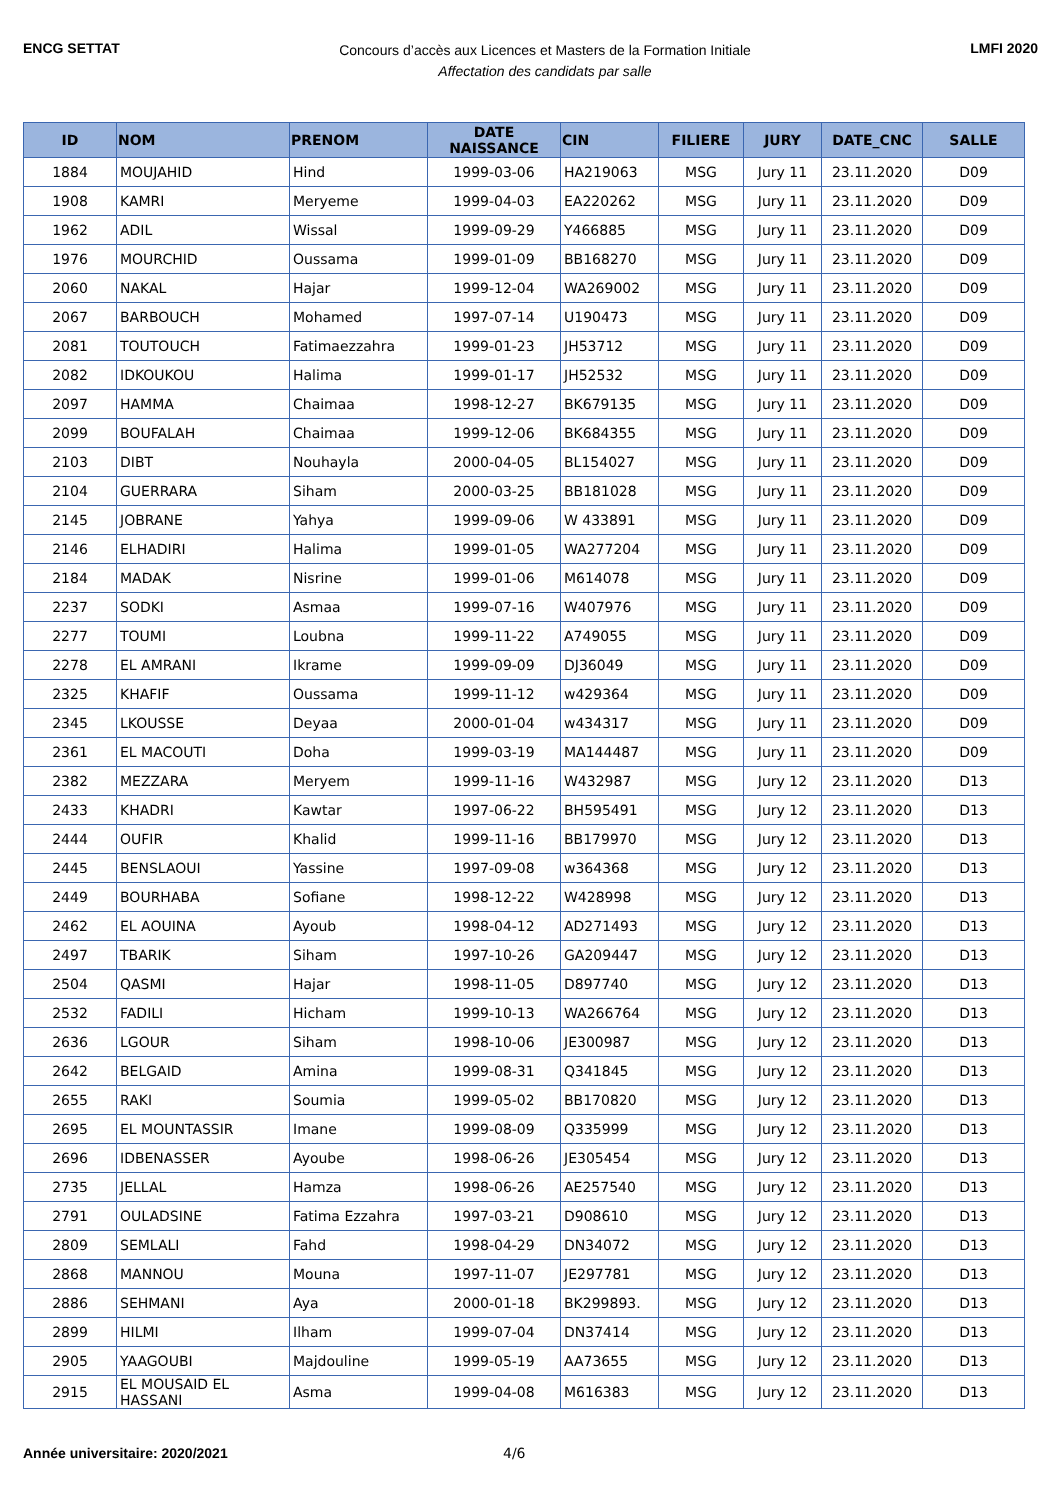ENCG SETTAT
Concours d’accès aux Licences et Masters de la Formation Initiale
Affectation des candidats par salle
LMFI 2020
| ID | NOM | PRENOM | DATE NAISSANCE | CIN | FILIERE | JURY | DATE_CNC | SALLE |
| --- | --- | --- | --- | --- | --- | --- | --- | --- |
| 1884 | MOUJAHID | Hind | 1999-03-06 | HA219063 | MSG | Jury 11 | 23.11.2020 | D09 |
| 1908 | KAMRI | Meryeme | 1999-04-03 | EA220262 | MSG | Jury 11 | 23.11.2020 | D09 |
| 1962 | ADIL | Wissal | 1999-09-29 | Y466885 | MSG | Jury 11 | 23.11.2020 | D09 |
| 1976 | MOURCHID | Oussama | 1999-01-09 | BB168270 | MSG | Jury 11 | 23.11.2020 | D09 |
| 2060 | NAKAL | Hajar | 1999-12-04 | WA269002 | MSG | Jury 11 | 23.11.2020 | D09 |
| 2067 | BARBOUCH | Mohamed | 1997-07-14 | U190473 | MSG | Jury 11 | 23.11.2020 | D09 |
| 2081 | TOUTOUCH | Fatimaezzahra | 1999-01-23 | JH53712 | MSG | Jury 11 | 23.11.2020 | D09 |
| 2082 | IDKOUKOU | Halima | 1999-01-17 | JH52532 | MSG | Jury 11 | 23.11.2020 | D09 |
| 2097 | HAMMA | Chaimaa | 1998-12-27 | BK679135 | MSG | Jury 11 | 23.11.2020 | D09 |
| 2099 | BOUFALAH | Chaimaa | 1999-12-06 | BK684355 | MSG | Jury 11 | 23.11.2020 | D09 |
| 2103 | DIBT | Nouhayla | 2000-04-05 | BL154027 | MSG | Jury 11 | 23.11.2020 | D09 |
| 2104 | GUERRARA | Siham | 2000-03-25 | BB181028 | MSG | Jury 11 | 23.11.2020 | D09 |
| 2145 | JOBRANE | Yahya | 1999-09-06 | W 433891 | MSG | Jury 11 | 23.11.2020 | D09 |
| 2146 | ELHADIRI | Halima | 1999-01-05 | WA277204 | MSG | Jury 11 | 23.11.2020 | D09 |
| 2184 | MADAK | Nisrine | 1999-01-06 | M614078 | MSG | Jury 11 | 23.11.2020 | D09 |
| 2237 | SODKI | Asmaa | 1999-07-16 | W407976 | MSG | Jury 11 | 23.11.2020 | D09 |
| 2277 | TOUMI | Loubna | 1999-11-22 | A749055 | MSG | Jury 11 | 23.11.2020 | D09 |
| 2278 | EL AMRANI | Ikrame | 1999-09-09 | DJ36049 | MSG | Jury 11 | 23.11.2020 | D09 |
| 2325 | KHAFIF | Oussama | 1999-11-12 | w429364 | MSG | Jury 11 | 23.11.2020 | D09 |
| 2345 | LKOUSSE | Deyaa | 2000-01-04 | w434317 | MSG | Jury 11 | 23.11.2020 | D09 |
| 2361 | EL MACOUTI | Doha | 1999-03-19 | MA144487 | MSG | Jury 11 | 23.11.2020 | D09 |
| 2382 | MEZZARA | Meryem | 1999-11-16 | W432987 | MSG | Jury 12 | 23.11.2020 | D13 |
| 2433 | KHADRI | Kawtar | 1997-06-22 | BH595491 | MSG | Jury 12 | 23.11.2020 | D13 |
| 2444 | OUFIR | Khalid | 1999-11-16 | BB179970 | MSG | Jury 12 | 23.11.2020 | D13 |
| 2445 | BENSLAOUI | Yassine | 1997-09-08 | w364368 | MSG | Jury 12 | 23.11.2020 | D13 |
| 2449 | BOURHABA | Sofiane | 1998-12-22 | W428998 | MSG | Jury 12 | 23.11.2020 | D13 |
| 2462 | EL AOUINA | Ayoub | 1998-04-12 | AD271493 | MSG | Jury 12 | 23.11.2020 | D13 |
| 2497 | TBARIK | Siham | 1997-10-26 | GA209447 | MSG | Jury 12 | 23.11.2020 | D13 |
| 2504 | QASMI | Hajar | 1998-11-05 | D897740 | MSG | Jury 12 | 23.11.2020 | D13 |
| 2532 | FADILI | Hicham | 1999-10-13 | WA266764 | MSG | Jury 12 | 23.11.2020 | D13 |
| 2636 | LGOUR | Siham | 1998-10-06 | JE300987 | MSG | Jury 12 | 23.11.2020 | D13 |
| 2642 | BELGAID | Amina | 1999-08-31 | Q341845 | MSG | Jury 12 | 23.11.2020 | D13 |
| 2655 | RAKI | Soumia | 1999-05-02 | BB170820 | MSG | Jury 12 | 23.11.2020 | D13 |
| 2695 | EL MOUNTASSIR | Imane | 1999-08-09 | Q335999 | MSG | Jury 12 | 23.11.2020 | D13 |
| 2696 | IDBENASSER | Ayoube | 1998-06-26 | JE305454 | MSG | Jury 12 | 23.11.2020 | D13 |
| 2735 | JELLAL | Hamza | 1998-06-26 | AE257540 | MSG | Jury 12 | 23.11.2020 | D13 |
| 2791 | OULADSINE | Fatima Ezzahra | 1997-03-21 | D908610 | MSG | Jury 12 | 23.11.2020 | D13 |
| 2809 | SEMLALI | Fahd | 1998-04-29 | DN34072 | MSG | Jury 12 | 23.11.2020 | D13 |
| 2868 | MANNOU | Mouna | 1997-11-07 | JE297781 | MSG | Jury 12 | 23.11.2020 | D13 |
| 2886 | SEHMANI | Aya | 2000-01-18 | BK299893. | MSG | Jury 12 | 23.11.2020 | D13 |
| 2899 | HILMI | Ilham | 1999-07-04 | DN37414 | MSG | Jury 12 | 23.11.2020 | D13 |
| 2905 | YAAGOUBI | Majdouline | 1999-05-19 | AA73655 | MSG | Jury 12 | 23.11.2020 | D13 |
| 2915 | EL MOUSAID EL HASSANI | Asma | 1999-04-08 | M616383 | MSG | Jury 12 | 23.11.2020 | D13 |
Année universitaire: 2020/2021 4/6